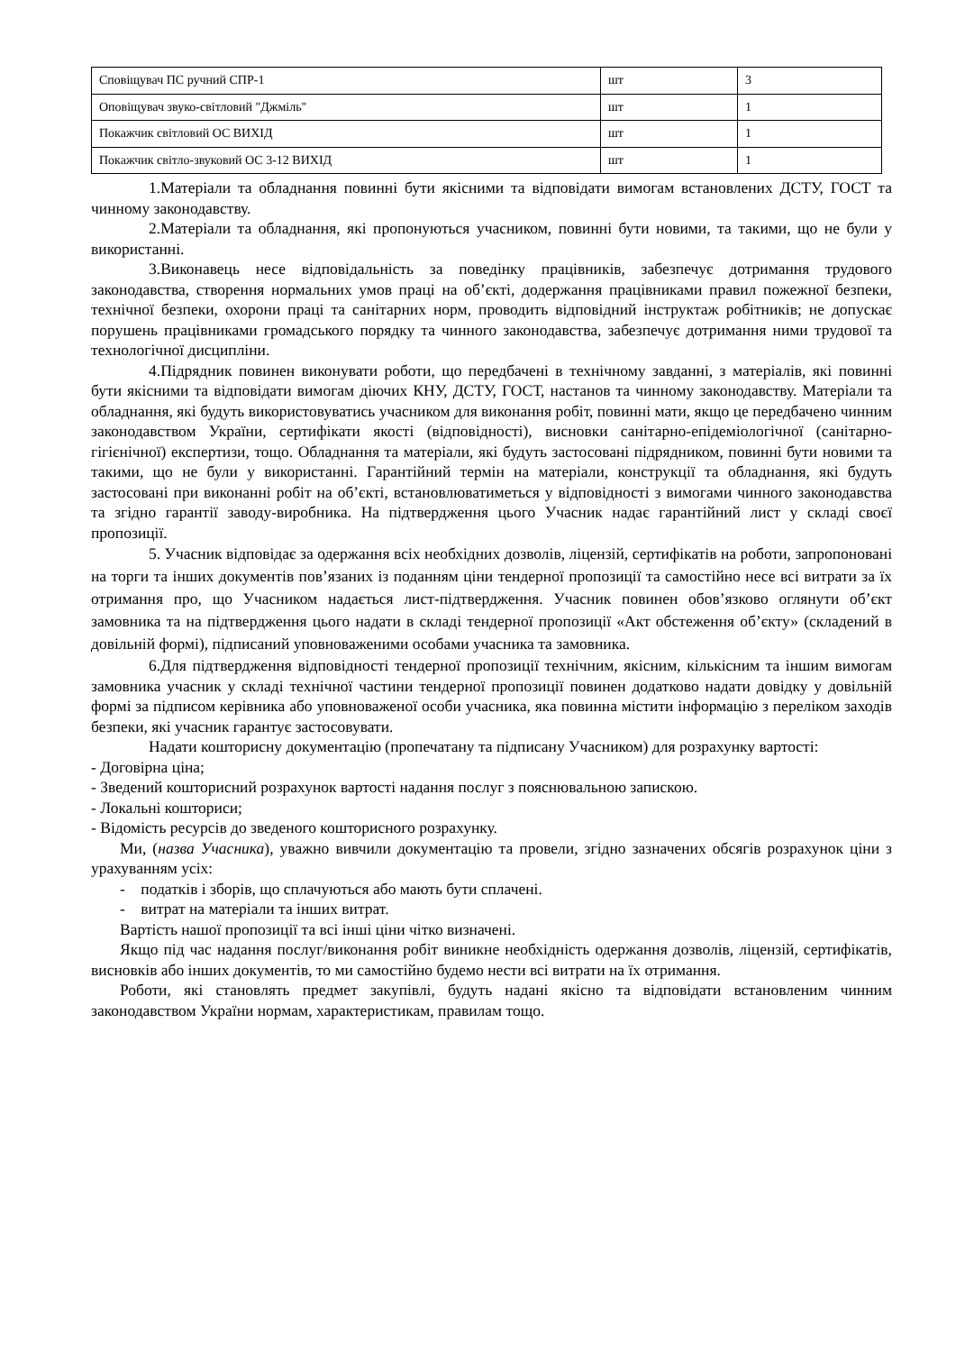| Сповіщувач ПС ручний СПР-1 | шт | 3 |
| Оповіщувач звуко-світловий "Джміль" | шт | 1 |
| Покажчик світловий ОС ВИХІД | шт | 1 |
| Покажчик світло-звуковий ОС 3-12 ВИХІД | шт | 1 |
1.Матеріали та обладнання повинні бути якісними та відповідати вимогам встановлених ДСТУ, ГОСТ та чинному законодавству.
2.Матеріали та обладнання, які пропонуються учасником, повинні бути новими, та такими, що не були у використанні.
3.Виконавець несе відповідальність за поведінку працівників, забезпечує дотримання трудового законодавства, створення нормальних умов праці на об’єкті, додержання працівниками правил пожежної безпеки, технічної безпеки, охорони праці та санітарних норм, проводить відповідний інструктаж робітників; не допускає порушень працівниками громадського порядку та чинного законодавства, забезпечує дотримання ними трудової та технологічної дисципліни.
4.Підрядник повинен виконувати роботи, що передбачені в технічному завданні, з матеріалів, які повинні бути якісними та відповідати вимогам діючих КНУ, ДСТУ, ГОСТ, настанов та чинному законодавству. Матеріали та обладнання, які будуть використовуватись учасником для виконання робіт, повинні мати, якщо це передбачено чинним законодавством України, сертифікати якості (відповідності), висновки санітарно-епідеміологічної (санітарно-гігієнічної) експертизи, тощо. Обладнання та матеріали, які будуть застосовані підрядником, повинні бути новими та такими, що не були у використанні. Гарантійний термін на матеріали, конструкції та обладнання, які будуть застосовані при виконанні робіт на об’єкті, встановлюватиметься у відповідності з вимогами чинного законодавства та згідно гарантії заводу-виробника. На підтвердження цього Учасник надає гарантійний лист у складі своєї пропозиції.
5. Учасник відповідає за одержання всіх необхідних дозволів, ліцензій, сертифікатів на роботи, запропоновані на торги та інших документів пов’язаних із поданням ціни тендерної пропозиції та самостійно несе всі витрати за їх отримання про, що Учасником надається лист-підтвердження. Учасник повинен обов’язково оглянути об’єкт замовника та на підтвердження цього надати в складі тендерної пропозиції «Акт обстеження об’єкту» (складений в довільній формі), підписаний уповноваженими особами учасника та замовника.
6.Для підтвердження відповідності тендерної пропозиції технічним, якісним, кількісним та іншим вимогам замовника учасник у складі технічної частини тендерної пропозиції повинен додатково надати довідку у довільній формі за підписом керівника або уповноваженої особи учасника, яка повинна містити інформацію з переліком заходів безпеки, які учасник гарантує застосовувати.
Надати кошторисну документацію (пропечатану та підписану Учасником) для розрахунку вартості:
- Договірна ціна;
- Зведений кошторисний розрахунок вартості надання послуг з пояснювальною запискою.
- Локальні кошториси;
- Відомість ресурсів до зведеного кошторисного розрахунку.
Ми, (назва Учасника), уважно вивчили документацію та провели, згідно зазначених обсягів розрахунок ціни з урахуванням усіх:
- податків і зборів, що сплачуються або мають бути сплачені.
- витрат на матеріали та інших витрат.
Вартість нашої пропозиції та всі інші ціни чітко визначені.
Якщо під час надання послуг/виконання робіт виникне необхідність одержання дозволів, ліцензій, сертифікатів, висновків або інших документів, то ми самостійно будемо нести всі витрати на їх отримання.
Роботи, які становлять предмет закупівлі, будуть надані якісно та відповідати встановленим чинним законодавством України нормам, характеристикам, правилам тощо.